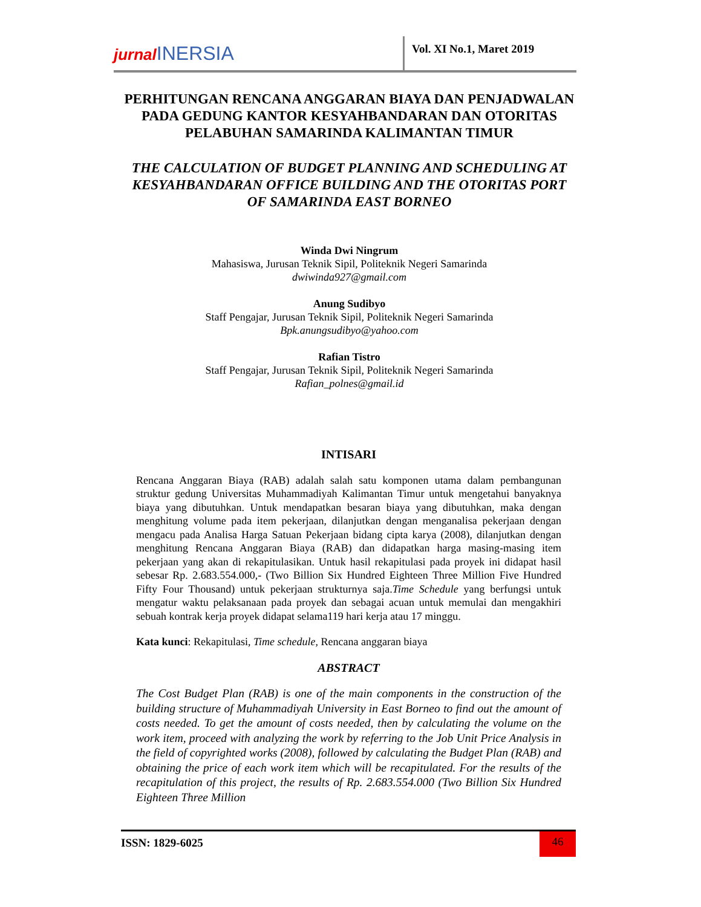jurnal INERSIA
Vol. XI No.1, Maret 2019
PERHITUNGAN RENCANA ANGGARAN BIAYA DAN PENJADWALAN PADA GEDUNG KANTOR KESYAHBANDARAN DAN OTORITAS PELABUHAN SAMARINDA KALIMANTAN TIMUR
THE CALCULATION OF BUDGET PLANNING AND SCHEDULING AT KESYAHBANDARAN OFFICE BUILDING AND THE OTORITAS PORT OF SAMARINDA EAST BORNEO
Winda Dwi Ningrum
Mahasiswa, Jurusan Teknik Sipil, Politeknik Negeri Samarinda
dwiwinda927@gmail.com
Anung Sudibyo
Staff Pengajar, Jurusan Teknik Sipil, Politeknik Negeri Samarinda
Bpk.anungsudibyo@yahoo.com
Rafian Tistro
Staff Pengajar, Jurusan Teknik Sipil, Politeknik Negeri Samarinda
Rafian_polnes@gmail.id
INTISARI
Rencana Anggaran Biaya (RAB) adalah salah satu komponen utama dalam pembangunan struktur gedung Universitas Muhammadiyah Kalimantan Timur untuk mengetahui banyaknya biaya yang dibutuhkan. Untuk mendapatkan besaran biaya yang dibutuhkan, maka dengan menghitung volume pada item pekerjaan, dilanjutkan dengan menganalisa pekerjaan dengan mengacu pada Analisa Harga Satuan Pekerjaan bidang cipta karya (2008), dilanjutkan dengan menghitung Rencana Anggaran Biaya (RAB) dan didapatkan harga masing-masing item pekerjaan yang akan di rekapitulasikan. Untuk hasil rekapitulasi pada proyek ini didapat hasil sebesar Rp. 2.683.554.000,- (Two Billion Six Hundred Eighteen Three Million Five Hundred Fifty Four Thousand) untuk pekerjaan strukturnya saja.Time Schedule yang berfungsi untuk mengatur waktu pelaksanaan pada proyek dan sebagai acuan untuk memulai dan mengakhiri sebuah kontrak kerja proyek didapat selama119 hari kerja atau 17 minggu.
Kata kunci: Rekapitulasi, Time schedule, Rencana anggaran biaya
ABSTRACT
The Cost Budget Plan (RAB) is one of the main components in the construction of the building structure of Muhammadiyah University in East Borneo to find out the amount of costs needed. To get the amount of costs needed, then by calculating the volume on the work item, proceed with analyzing the work by referring to the Job Unit Price Analysis in the field of copyrighted works (2008), followed by calculating the Budget Plan (RAB) and obtaining the price of each work item which will be recapitulated. For the results of the recapitulation of this project, the results of Rp. 2.683.554.000 (Two Billion Six Hundred Eighteen Three Million
ISSN: 1829-6025
46